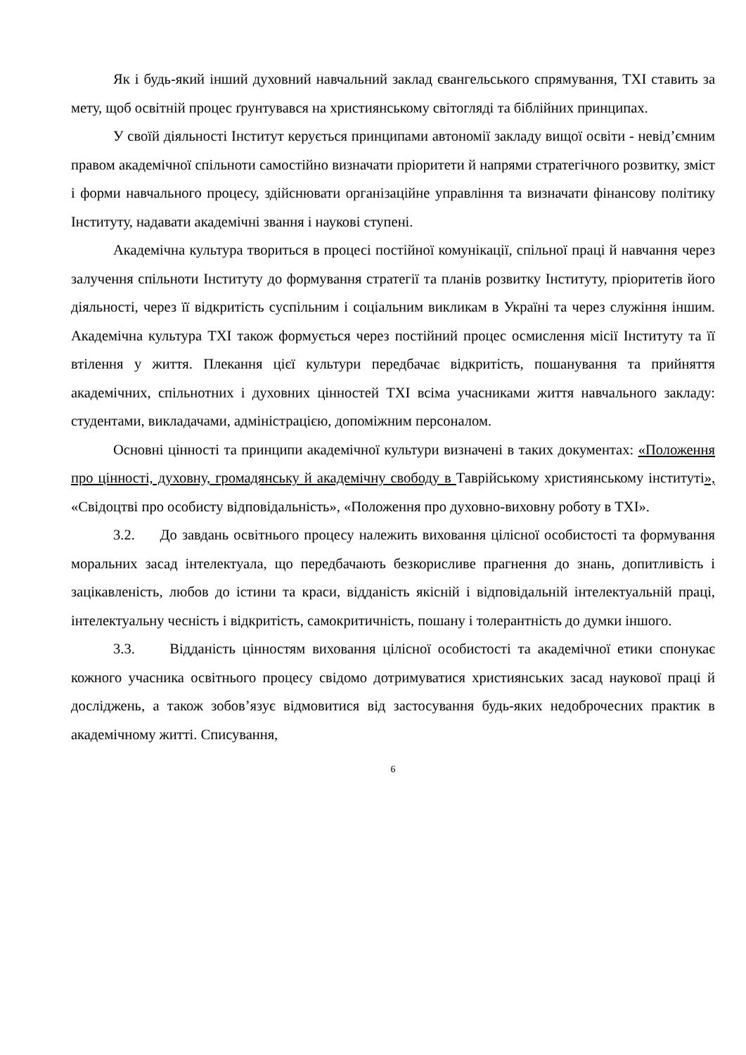Як і будь-який інший духовний навчальний заклад євангельського спрямування, ТХІ ставить за мету, щоб освітній процес ґрунтувався на християнському світогляді та біблійних принципах.
У своїй діяльності Інститут керується принципами автономії закладу вищої освіти - невід’ємним правом академічної спільноти самостійно визначати пріоритети й напрями стратегічного розвитку, зміст і форми навчального процесу, здійснювати організаційне управління та визначати фінансову політику Інституту, надавати академічні звання і наукові ступені.
Академічна культура твориться в процесі постійної комунікації, спільної праці й навчання через залучення спільноти Інституту до формування стратегії та планів розвитку Інституту, пріоритетів його діяльності, через її відкритість суспільним і соціальним викликам в Україні та через служіння іншим. Академічна культура ТХІ також формується через постійний процес осмислення місії Інституту та її втілення у життя. Плекання цієї культури передбачає відкритість, пошанування та прийняття академічних, спільнотних і духовних цінностей ТХІ всіма учасниками життя навчального закладу: студентами, викладачами, адміністрацією, допоміжним персоналом.
Основні цінності та принципи академічної культури визначені в таких документах: «Положення про цінності, духовну, громадянську й академічну свободу в Таврійському християнському інституті», «Свідоцтві про особисту відповідальність», «Положення про духовно-виховну роботу в ТХІ».
3.2. До завдань освітнього процесу належить виховання цілісної особистості та формування моральних засад інтелектуала, що передбачають безкорисливе прагнення до знань, допитливість і зацікавленість, любов до істини та краси, відданість якісній і відповідальній інтелектуальній праці, інтелектуальну чесність і відкритість, самокритичність, пошану і толерантність до думки іншого.
3.3. Відданість цінностям виховання цілісної особистості та академічної етики спонукає кожного учасника освітнього процесу свідомо дотримуватися християнських засад наукової праці й досліджень, а також зобов’язує відмовитися від застосування будь-яких недоброчесних практик в академічному житті. Списування,
6